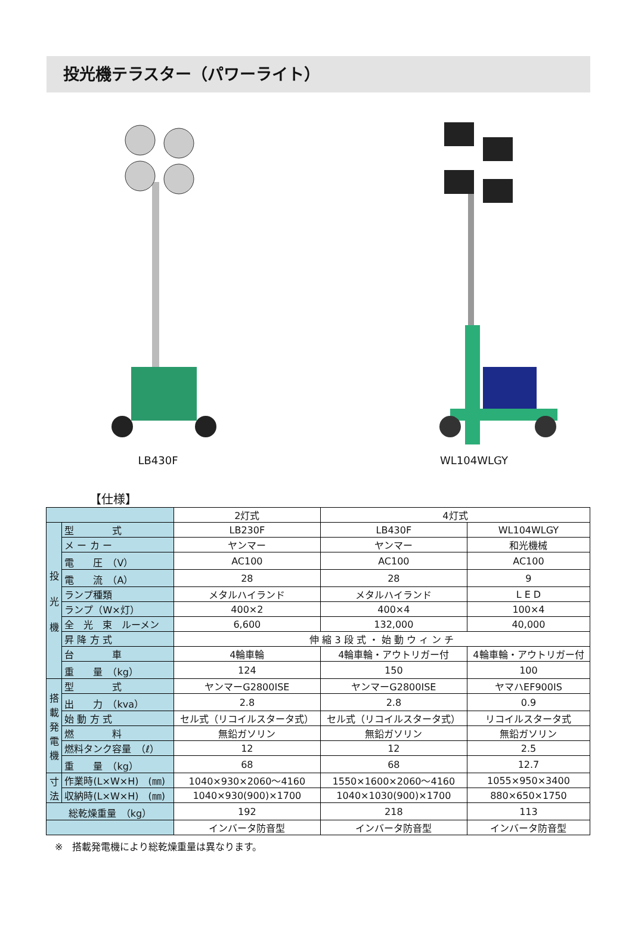投光機テラスター（パワーライト）
LB430F WL104WLGY
【仕様】
| | | 2灯式 | 4灯式 | |
| 投 光 機 | 型 式 | LB230F | LB430F | WL104WLGY |
| | メ ー カ ー | ヤンマー | ヤンマー | 和光機械 |
| | 電 圧 （V） | AC100 | AC100 | AC100 |
| | 電 流 （A） | 28 | 28 | 9 |
| | ランプ種類 | メタルハイランド | メタルハイランド | L E D |
| | ランプ（W×灯） | 400×2 | 400×4 | 100×4 |
| | 全 光 束 ルーメン | 6,600 | 132,000 | 40,000 |
| | 昇 降 方 式 | 伸 縮 3 段 式 ・ 始 動 ウ ィ ン チ | | |
| | 台 車 | 4輪車輪 | 4輪車輪・アウトリガー付 | 4輪車輪・アウトリガー付 |
| | 重 量 （kg） | 124 | 150 | 100 |
| 搭 載 発 電 機 | 型 式 | ヤンマーG2800ISE | ヤンマーG2800ISE | ヤマハEF900IS |
| | 出 力 （kva） | 2.8 | 2.8 | 0.9 |
| | 始 動 方 式 | セル式（リコイルスタータ式） | セル式（リコイルスタータ式） | リコイルスタータ式 |
| | 燃 料 | 無鉛ガソリン | 無鉛ガソリン | 無鉛ガソリン |
| | 燃料タンク容量 （ℓ） | 12 | 12 | 2.5 |
| | 重 量 （kg） | 68 | 68 | 12.7 |
| 寸 法 | 作業時(L×W×H) (㎜) | 1040×930×2060〜4160 | 1550×1600×2060〜4160 | 1055×950×3400 |
| | 収納時(L×W×H) (㎜) | 1040×930(900)×1700 | 1040×1030(900)×1700 | 880×650×1750 |
| 総乾燥重量 （kg） | | 192 | 218 | 113 |
| | | インバータ防音型 | インバータ防音型 | インバータ防音型 |
※　搭載発電機により総乾燥重量は異なります。